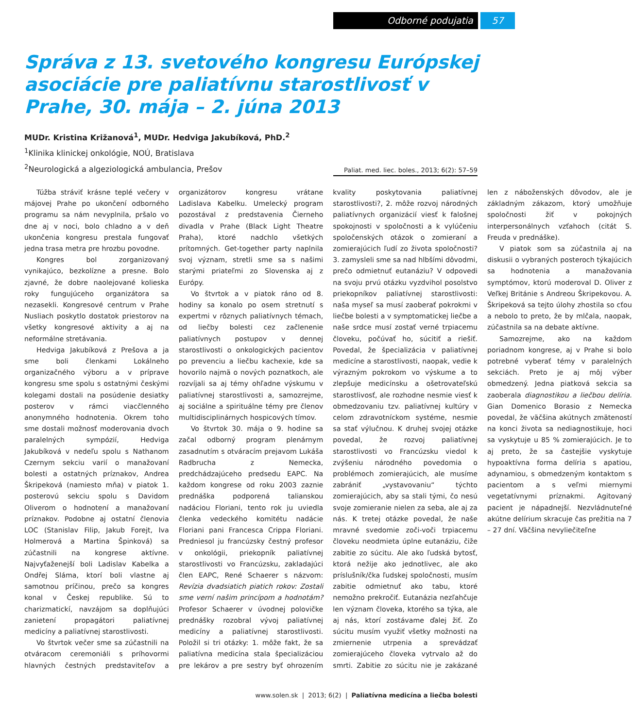Odborné podujatia 57
Správa z 13. svetového kongresu Európskej asociácie pre paliatívnu starostlivosť v Prahe, 30. mája – 2. júna 2013
MUDr. Kristina Križanová<sup>1</sup>, MUDr. Hedviga Jakubíková, PhD.<sup>2</sup>
<sup>1</sup> Klinika klinickej onkológie, NOÚ, Bratislava
<sup>2</sup> Neurologická a algeziologická ambulancia, Prešov
Paliat. med. liec. boles., 2013; 6(2): 57–59
Túžba stráviť krásne teplé večery v májovej Prahe po ukončení odborného programu sa nám nevyplnila, pršalo vo dne aj v noci, bolo chladno a v deň ukončenia kongresu prestala fungovať jedna trasa metra pre hrozbu povodne.
Kongres bol zorganizovaný vynikajúco, bezkolízne a presne. Bolo zjavné, že dobre naolejované kolieska roky fungujúceho organizátora sa nezasekli. Kongresové centrum v Prahe Nusliach poskytlo dostatok priestorov na všetky kongresové aktivity a aj na neformálne stretávania.
Hedviga Jakubíková z Prešova a ja sme boli členkami Lokálneho organizačného výboru a v príprave kongresu sme spolu s ostatnými českými kolegami dostali na posúdenie desiatky posterov v rámci viacčlenného anonymného hodnotenia. Okrem toho sme dostali možnosť moderovania dvoch paralelných sympózií, Hedviga Jakubíková v nedeľu spolu s Nathanom Czernym sekciu varií o manažovaní bolesti a ostatných príznakov, Andrea Škripeková (namiesto mňa) v piatok 1. posterovú sekciu spolu s Davidom Oliverom o hodnotení a manažovaní príznakov. Podobne aj ostatní členovia LOC (Stanislav Filip, Jakub Forejt, Iva Holmerová a Martina Špinková) sa zúčastnili na kongrese aktívne. Najvyťaženejší boli Ladislav Kabelka a Ondřej Sláma, ktorí boli vlastne aj samotnou príčinou, prečo sa kongres konal v Českej republike. Sú to charizmatickí, navzájom sa doplňujúci zanietení propagátori paliatívnej medicíny a paliatívnej starostlivosti.
Vo štvrtok večer sme sa zúčastnili na otváracom ceremoniáli s príhovormi hlavných čestných predstaviteľov a organizátorov kongresu vrátane Ladislava Kabelku. Umelecký program pozostával z predstavenia Čierneho divadla v Prahe (Black Light Theatre Praha), ktoré nadchlo všetkých prítomných. Get-together party naplnila svoj význam, stretli sme sa s našimi starými priateľmi zo Slovenska aj z Európy.
Vo štvrtok a v piatok ráno od 8. hodiny sa konalo po osem stretnutí s expertmi v rôznych paliatívnych témach, od liečby bolesti cez začlenenie paliatívnych postupov v dennej starostlivosti o onkologických pacientov po prevenciu a liečbu kachexie, kde sa hovorilo najmä o nových poznatkoch, ale rozvíjali sa aj témy ohľadne výskumu v paliatívnej starostlivosti a, samozrejme, aj sociálne a spirituálne témy pre členov multidisciplinárnych hospicových tímov.
Vo štvrtok 30. mája o 9. hodine sa začal odborný program plenárnym zasadnutím s otváracím prejavom Lukáša Radbrucha z Nemecka, predchádzajúceho predsedu EAPC. Na každom kongrese od roku 2003 zaznie prednáška podporená talianskou nadáciou Floriani, tento rok ju uviedla členka vedeckého komitétu nadácie Floriani pani Francesca Crippa Floriani. Predniesol ju francúzsky čestný profesor v onkológii, priekopník paliatívnej starostlivosti vo Francúzsku, zakladajúci člen EAPC, René Schaerer s názvom: Revízia dvadsiatich piatich rokov: Zostali sme verní našim princípom a hodnotám? Profesor Schaerer v úvodnej polovičke prednášky rozobral vývoj paliatívnej medicíny a paliatívnej starostlivosti. Položil si tri otázky: 1. môže fakt, že sa paliatívna medicína stala špecializáciou pre lekárov a pre sestry byť ohrozením kvality poskytovania paliatívnej starostlivosti?, 2. môže rozvoj národných paliatívnych organizácií viesť k falošnej spokojnosti v spoločnosti a k vylúčeniu spoločenských otázok o zomieraní a zomierajúcich ľudí zo života spoločnosti? 3. zamysleli sme sa nad hlbšími dôvodmi, prečo odmietnuť eutanáziu? V odpovedi na svoju prvú otázku vyzdvihol posolstvo priekopníkov paliatívnej starostlivosti: naša myseľ sa musí zaoberať pokrokmi v liečbe bolesti a v symptomatickej liečbe a naše srdce musí zostať verné trpiacemu človeku, počúvať ho, súcitiť a riešiť. Povedal, že špecializácia v paliatívnej medicíne a starostlivosti, naopak, vedie k výrazným pokrokom vo výskume a to zlepšuje medicínsku a ošetrovateľskú starostlivosť, ale rozhodne nesmie viesť k obmedzovaniu tzv. paliatívnej kultúry v celom zdravotníckom systéme, nesmie sa stať výlučnou. K druhej svojej otázke povedal, že rozvoj paliatívnej starostlivosti vo Francúzsku viedol k zvýšeniu národného povedomia o problémoch zomierajúcich, ale musíme zabrániť „vystavovaniu“ týchto zomierajúcich, aby sa stali tými, čo nesú svoje zomieranie nielen za seba, ale aj za nás. K tretej otázke povedal, že naše mravné svedomie zoči-voči trpiacemu človeku neodmieta úplne eutanáziu, čiže zabitie zo súcitu. Ale ako ľudská bytosť, ktorá nežije ako jednotlivec, ale ako príslušník/čka ľudskej spoločnosti, musím zabitie odmietnuť ako tabu, ktoré nemožno prekročiť. Eutanázia nezľahčuje len význam človeka, ktorého sa týka, ale aj nás, ktorí zostávame ďalej žiť. Zo súcitu musím využiť všetky možnosti na zmiernenie utrpenia a sprevádzať zomierajúceho človeka vytrvalo až do smrti. Zabitie zo súcitu nie je zakázané len z náboženských dôvodov, ale je základným zákazom, ktorý umožňuje spoločnosti žiť v pokojných interpersonálnych vzťahoch (citát S. Freuda v prednáške).
V piatok som sa zúčastnila aj na diskusii o vybraných posteroch týkajúcich sa hodnotenia a manažovania symptómov, ktorú moderoval D. Oliver z Veľkej Británie s Andreou Škripekovou. A. Škripeková sa tejto úlohy zhostila so cťou a nebolo to preto, že by mlčala, naopak, zúčastnila sa na debate aktívne.
Samozrejme, ako na každom poriadnom kongrese, aj v Prahe si bolo potrebné vyberať témy v paralelných sekciách. Preto je aj môj výber obmedzený. Jedna piatková sekcia sa zaoberala diagnostikou a liečbou delíria. Gian Domenico Borasio z Nemecka povedal, že väčšina akútnych zmäteností na konci života sa nediagnostikuje, hoci sa vyskytuje u 85 % zomierajúcich. Je to aj preto, že sa častejšie vyskytuje hypoaktívna forma delíria s apatiou, adynamiou, s obmedzeným kontaktom s pacientom a s veľmi miernymi vegetatívnymi príznakmi. Agitovaný pacient je nápadnejší. Nezvládnuteľné akútne delírium skracuje čas prežitia na 7 – 27 dní. Väčšina nevyliečiteľne
www.solen.sk | 2013; 6(2) | Paliatívna medicína a liečba bolesti